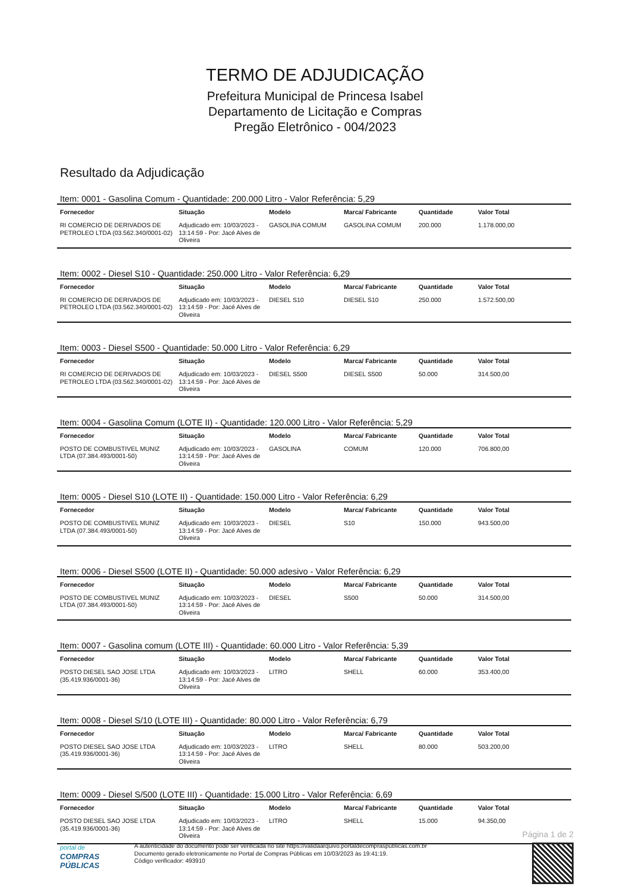TERMO DE ADJUDICAÇÃO
Prefeitura Municipal de Princesa Isabel
Departamento de Licitação e Compras
Pregão Eletrônico - 004/2023
Resultado da Adjudicação
Item: 0001 - Gasolina Comum - Quantidade: 200.000 Litro - Valor Referência: 5,29
| Fornecedor | Situação | Modelo | Marca/ Fabricante | Quantidade | Valor Total |
| --- | --- | --- | --- | --- | --- |
| RI COMERCIO DE DERIVADOS DE PETROLEO LTDA (03.562.340/0001-02) | Adjudicado em: 10/03/2023 - 13:14:59 - Por: Jacé Alves de Oliveira | GASOLINA COMUM | GASOLINA COMUM | 200.000 | 1.178.000,00 |
Item: 0002 - Diesel S10 - Quantidade: 250.000 Litro - Valor Referência: 6,29
| Fornecedor | Situação | Modelo | Marca/ Fabricante | Quantidade | Valor Total |
| --- | --- | --- | --- | --- | --- |
| RI COMERCIO DE DERIVADOS DE PETROLEO LTDA (03.562.340/0001-02) | Adjudicado em: 10/03/2023 - 13:14:59 - Por: Jacé Alves de Oliveira | DIESEL S10 | DIESEL S10 | 250.000 | 1.572.500,00 |
Item: 0003 - Diesel S500 - Quantidade: 50.000 Litro - Valor Referência: 6,29
| Fornecedor | Situação | Modelo | Marca/ Fabricante | Quantidade | Valor Total |
| --- | --- | --- | --- | --- | --- |
| RI COMERCIO DE DERIVADOS DE PETROLEO LTDA (03.562.340/0001-02) | Adjudicado em: 10/03/2023 - 13:14:59 - Por: Jacé Alves de Oliveira | DIESEL S500 | DIESEL S500 | 50.000 | 314.500,00 |
Item: 0004 - Gasolina Comum (LOTE II) - Quantidade: 120.000 Litro - Valor Referência: 5,29
| Fornecedor | Situação | Modelo | Marca/ Fabricante | Quantidade | Valor Total |
| --- | --- | --- | --- | --- | --- |
| POSTO DE COMBUSTIVEL MUNIZ LTDA (07.384.493/0001-50) | Adjudicado em: 10/03/2023 - 13:14:59 - Por: Jacé Alves de Oliveira | GASOLINA | COMUM | 120.000 | 706.800,00 |
Item: 0005 - Diesel S10 (LOTE II) - Quantidade: 150.000 Litro - Valor Referência: 6,29
| Fornecedor | Situação | Modelo | Marca/ Fabricante | Quantidade | Valor Total |
| --- | --- | --- | --- | --- | --- |
| POSTO DE COMBUSTIVEL MUNIZ LTDA (07.384.493/0001-50) | Adjudicado em: 10/03/2023 - 13:14:59 - Por: Jacé Alves de Oliveira | DIESEL | S10 | 150.000 | 943.500,00 |
Item: 0006 - Diesel S500 (LOTE II) - Quantidade: 50.000 adesivo - Valor Referência: 6,29
| Fornecedor | Situação | Modelo | Marca/ Fabricante | Quantidade | Valor Total |
| --- | --- | --- | --- | --- | --- |
| POSTO DE COMBUSTIVEL MUNIZ LTDA (07.384.493/0001-50) | Adjudicado em: 10/03/2023 - 13:14:59 - Por: Jacé Alves de Oliveira | DIESEL | S500 | 50.000 | 314.500,00 |
Item: 0007 - Gasolina comum (LOTE III) - Quantidade: 60.000 Litro - Valor Referência: 5,39
| Fornecedor | Situação | Modelo | Marca/ Fabricante | Quantidade | Valor Total |
| --- | --- | --- | --- | --- | --- |
| POSTO DIESEL SAO JOSE LTDA (35.419.936/0001-36) | Adjudicado em: 10/03/2023 - 13:14:59 - Por: Jacé Alves de Oliveira | LITRO | SHELL | 60.000 | 353.400,00 |
Item: 0008 - Diesel S/10 (LOTE III) - Quantidade: 80.000 Litro - Valor Referência: 6,79
| Fornecedor | Situação | Modelo | Marca/ Fabricante | Quantidade | Valor Total |
| --- | --- | --- | --- | --- | --- |
| POSTO DIESEL SAO JOSE LTDA (35.419.936/0001-36) | Adjudicado em: 10/03/2023 - 13:14:59 - Por: Jacé Alves de Oliveira | LITRO | SHELL | 80.000 | 503.200,00 |
Item: 0009 - Diesel S/500 (LOTE III) - Quantidade: 15.000 Litro - Valor Referência: 6,69
| Fornecedor | Situação | Modelo | Marca/ Fabricante | Quantidade | Valor Total |
| --- | --- | --- | --- | --- | --- |
| POSTO DIESEL SAO JOSE LTDA (35.419.936/0001-36) | Adjudicado em: 10/03/2023 - 13:14:59 - Por: Jacé Alves de Oliveira | LITRO | SHELL | 15.000 | 94.350,00 |
Página 1 de 2
portal de
COMPRAS
PÚBLICAS
A autenticidade do documento pode ser verificada no site https://validaarquivo.portaldecompraspublicas.com.br
Documento gerado eletronicamente no Portal de Compras Públicas em 10/03/2023 às 19:41:19.
Código verificador: 493910